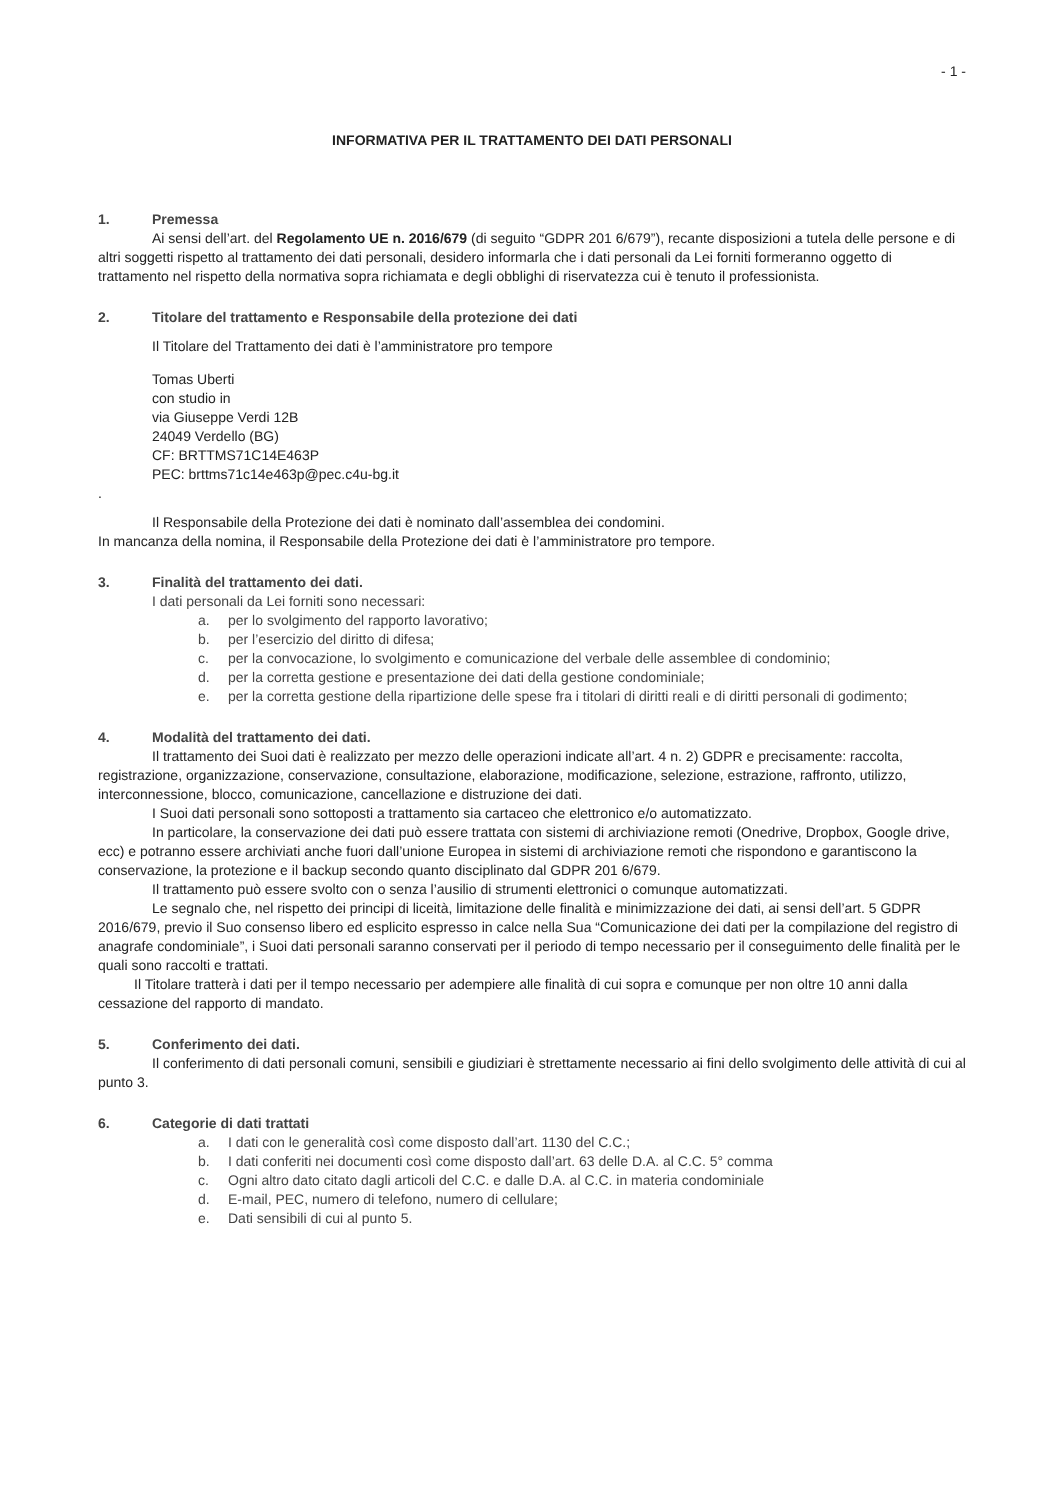- 1 -
INFORMATIVA PER IL TRATTAMENTO DEI DATI PERSONALI
1. Premessa
Ai sensi dell’art. del Regolamento UE n. 2016/679 (di seguito “GDPR 201 6/679”), recante disposizioni a tutela delle persone e di altri soggetti rispetto al trattamento dei dati personali, desidero informarla che i dati personali da Lei forniti formeranno oggetto di trattamento nel rispetto della normativa sopra richiamata e degli obblighi di riservatezza cui è tenuto il professionista.
2. Titolare del trattamento e Responsabile della protezione dei dati
Il Titolare del Trattamento dei dati è l’amministratore pro tempore
Tomas Uberti
con studio in
via Giuseppe Verdi 12B
24049 Verdello (BG)
CF: BRTTMS71C14E463P
PEC: brttms71c14e463p@pec.c4u-bg.it
.
Il Responsabile della Protezione dei dati è nominato dall’assemblea dei condomini.
In mancanza della nomina, il Responsabile della Protezione dei dati è l’amministratore pro tempore.
3. Finalità del trattamento dei dati.
I dati personali da Lei forniti sono necessari:
a. per lo svolgimento del rapporto lavorativo;
b. per l’esercizio del diritto di difesa;
c. per la convocazione, lo svolgimento e comunicazione del verbale delle assemblee di condominio;
d. per la corretta gestione e presentazione dei dati della gestione condominiale;
e. per la corretta gestione della ripartizione delle spese fra i titolari di diritti reali e di diritti personali di godimento;
4. Modalità del trattamento dei dati.
Il trattamento dei Suoi dati è realizzato per mezzo delle operazioni indicate all’art. 4 n. 2) GDPR e precisamente: raccolta, registrazione, organizzazione, conservazione, consultazione, elaborazione, modificazione, selezione, estrazione, raffronto, utilizzo, interconnessione, blocco, comunicazione, cancellazione e distruzione dei dati.
I Suoi dati personali sono sottoposti a trattamento sia cartaceo che elettronico e/o automatizzato.
In particolare, la conservazione dei dati può essere trattata con sistemi di archiviazione remoti (Onedrive, Dropbox, Google drive, ecc) e potranno essere archiviati anche fuori dall’unione Europea in sistemi di archiviazione remoti che rispondono e garantiscono la conservazione, la protezione e il backup secondo quanto disciplinato dal GDPR 201 6/679.
Il trattamento può essere svolto con o senza l’ausilio di strumenti elettronici o comunque automatizzati.
Le segnalo che, nel rispetto dei principi di liceità, limitazione delle finalità e minimizzazione dei dati, ai sensi dell’art. 5 GDPR 2016/679, previo il Suo consenso libero ed esplicito espresso in calce nella Sua “Comunicazione dei dati per la compilazione del registro di anagrafe condominiale”, i Suoi dati personali saranno conservati per il periodo di tempo necessario per il conseguimento delle finalità per le quali sono raccolti e trattati.
Il Titolare tratterà i dati per il tempo necessario per adempiere alle finalità di cui sopra e comunque per non oltre 10 anni dalla cessazione del rapporto di mandato.
5. Conferimento dei dati.
Il conferimento di dati personali comuni, sensibili e giudiziari è strettamente necessario ai fini dello svolgimento delle attività di cui al punto 3.
6. Categorie di dati trattati
a. I dati con le generalità così come disposto dall’art. 1130 del C.C.;
b. I dati conferiti nei documenti così come disposto dall’art. 63 delle D.A. al C.C. 5° comma
c. Ogni altro dato citato dagli articoli del C.C. e dalle D.A. al C.C. in materia condominiale
d. E-mail, PEC, numero di telefono, numero di cellulare;
e. Dati sensibili di cui al punto 5.